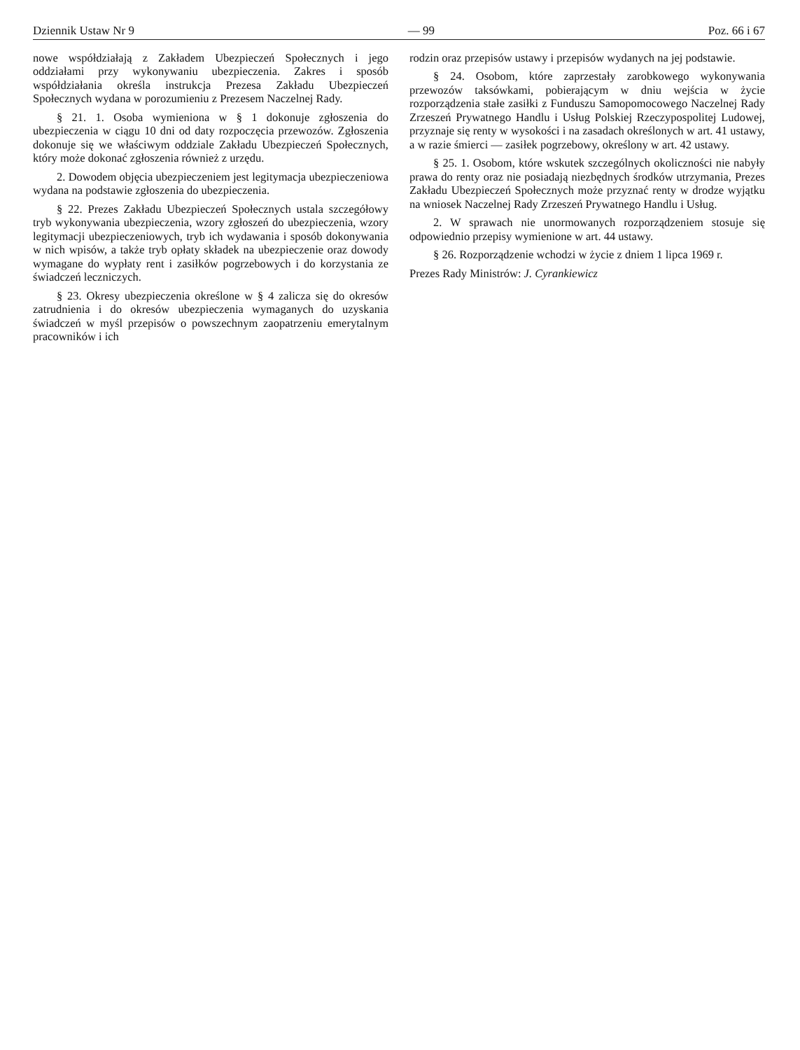Dziennik Ustaw Nr 9 — 99 Poz. 66 i 67
nowe współdziałają z Zakładem Ubezpieczeń Społecznych i jego oddziałami przy wykonywaniu ubezpieczenia. Zakres i sposób współdziałania określa instrukcja Prezesa Zakładu Ubezpieczeń Społecznych wydana w porozumieniu z Prezesem Naczelnej Rady.
§ 21. 1. Osoba wymieniona w § 1 dokonuje zgłoszenia do ubezpieczenia w ciągu 10 dni od daty rozpoczęcia przewozów. Zgłoszenia dokonuje się we właściwym oddziale Zakładu Ubezpieczeń Społecznych, który może dokonać zgłoszenia również z urzędu.
2. Dowodem objęcia ubezpieczeniem jest legitymacja ubezpieczeniowa wydana na podstawie zgłoszenia do ubezpieczenia.
§ 22. Prezes Zakładu Ubezpieczeń Społecznych ustala szczegółowy tryb wykonywania ubezpieczenia, wzory zgłoszeń do ubezpieczenia, wzory legitymacji ubezpieczeniowych, tryb ich wydawania i sposób dokonywania w nich wpisów, a także tryb opłaty składek na ubezpieczenie oraz dowody wymagane do wypłaty rent i zasiłków pogrzebowych i do korzystania ze świadczeń leczniczych.
§ 23. Okresy ubezpieczenia określone w § 4 zalicza się do okresów zatrudnienia i do okresów ubezpieczenia wymaganych do uzyskania świadczeń w myśl przepisów o powszechnym zaopatrzeniu emerytalnym pracowników i ich
rodzin oraz przepisów ustawy i przepisów wydanych na jej podstawie.
§ 24. Osobom, które zaprzestały zarobkowego wykonywania przewozów taksówkami, pobierającym w dniu wejścia w życie rozporządzenia stałe zasiłki z Funduszu Samopomocowego Naczelnej Rady Zrzeszeń Prywatnego Handlu i Usług Polskiej Rzeczypospolitej Ludowej, przyznaje się renty w wysokości i na zasadach określonych w art. 41 ustawy, a w razie śmierci — zasiłek pogrzebowy, określony w art. 42 ustawy.
§ 25. 1. Osobom, które wskutek szczególnych okoliczności nie nabyły prawa do renty oraz nie posiadają niezbędnych środków utrzymania, Prezes Zakładu Ubezpieczeń Społecznych może przyznać renty w drodze wyjątku na wniosek Naczelnej Rady Zrzeszeń Prywatnego Handlu i Usług.
2. W sprawach nie unormowanych rozporządzeniem stosuje się odpowiednio przepisy wymienione w art. 44 ustawy.
§ 26. Rozporządzenie wchodzi w życie z dniem 1 lipca 1969 r.
Prezes Rady Ministrów: J. Cyrankiewicz